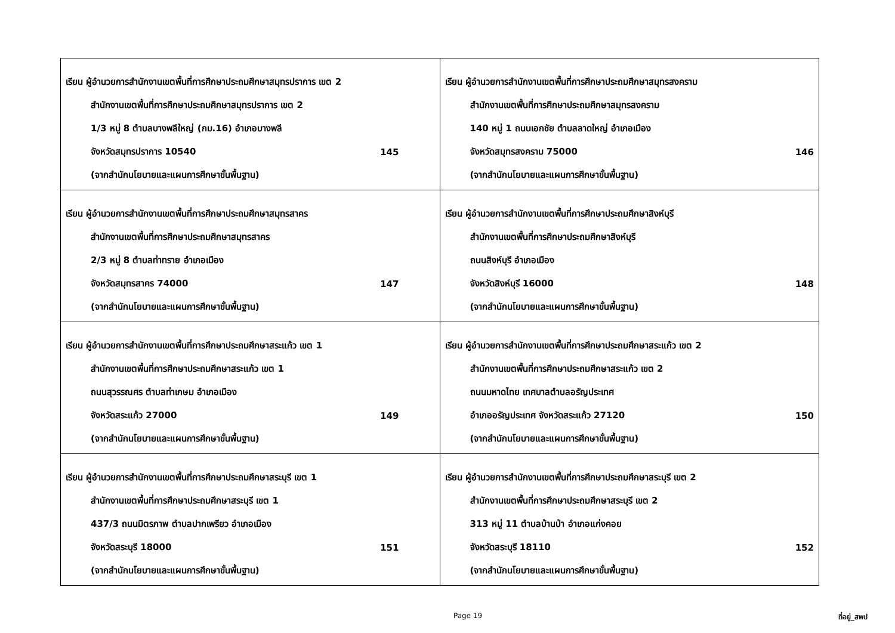| เรียน ผู้อำนวยการสำนักงานเขตพื้นที่การศึกษาประถมศึกษาสมุทรปราการ เขต 2 สำนักงานเขตพื้นที่การศึกษาประถมศึกษาสมุทรปราการ เขต 2 1/3 หมู่ 8 ตำบลบางพลีใหญ่ (กม.16) อำเภอบางพลี จังหวัดสมุทรปราการ 10540 145 (จากสำนักนโยบายและแผนการศึกษาขั้นพื้นฐาน) | เรียน ผู้อำนวยการสำนักงานเขตพื้นที่การศึกษาประถมศึกษาสมุทรสงคราม สำนักงานเขตพื้นที่การศึกษาประถมศึกษาสมุทรสงคราม 140 หมู่ 1 ถนนเอกชัย ตำบลลาดใหญ่ อำเภอเมือง จังหวัดสมุทรสงคราม 75000 146 (จากสำนักนโยบายและแผนการศึกษาขั้นพื้นฐาน) |
| เรียน ผู้อำนวยการสำนักงานเขตพื้นที่การศึกษาประถมศึกษาสมุทรสาคร สำนักงานเขตพื้นที่การศึกษาประถมศึกษาสมุทรสาคร 2/3 หมู่ 8 ตำบลท่าทราย อำเภอเมือง จังหวัดสมุทรสาคร 74000 147 (จากสำนักนโยบายและแผนการศึกษาขั้นพื้นฐาน) | เรียน ผู้อำนวยการสำนักงานเขตพื้นที่การศึกษาประถมศึกษาสิงห์บุรี สำนักงานเขตพื้นที่การศึกษาประถมศึกษาสิงห์บุรี ถนนสิงห์บุรี อำเภอเมือง จังหวัดสิงห์บุรี 16000 148 (จากสำนักนโยบายและแผนการศึกษาขั้นพื้นฐาน) |
| เรียน ผู้อำนวยการสำนักงานเขตพื้นที่การศึกษาประถมศึกษาสระแก้ว เขต 1 สำนักงานเขตพื้นที่การศึกษาประถมศึกษาสระแก้ว เขต 1 ถนนสุวรรณศร ตำบลท่าเกษม อำเภอเมือง จังหวัดสระแก้ว 27000 149 (จากสำนักนโยบายและแผนการศึกษาขั้นพื้นฐาน) | เรียน ผู้อำนวยการสำนักงานเขตพื้นที่การศึกษาประถมศึกษาสระแก้ว เขต 2 สำนักงานเขตพื้นที่การศึกษาประถมศึกษาสระแก้ว เขต 2 ถนนมหาดไทย เทศบาลตำบลอรัญประเทศ อำเภออรัญประเทศ จังหวัดสระแก้ว 27120 150 (จากสำนักนโยบายและแผนการศึกษาขั้นพื้นฐาน) |
| เรียน ผู้อำนวยการสำนักงานเขตพื้นที่การศึกษาประถมศึกษาสระบุรี เขต 1 สำนักงานเขตพื้นที่การศึกษาประถมศึกษาสระบุรี เขต 1 437/3 ถนนมิตรภาพ ตำบลปากเพรียว อำเภอเมือง จังหวัดสระบุรี 18000 151 (จากสำนักนโยบายและแผนการศึกษาขั้นพื้นฐาน) | เรียน ผู้อำนวยการสำนักงานเขตพื้นที่การศึกษาประถมศึกษาสระบุรี เขต 2 สำนักงานเขตพื้นที่การศึกษาประถมศึกษาสระบุรี เขต 2 313 หมู่ 11 ตำบลบ้านป่า อำเภอแก่งคอย จังหวัดสระบุรี 18110 152 (จากสำนักนโยบายและแผนการศึกษาขั้นพื้นฐาน) |
Page 19 ที่อยู่_สพป